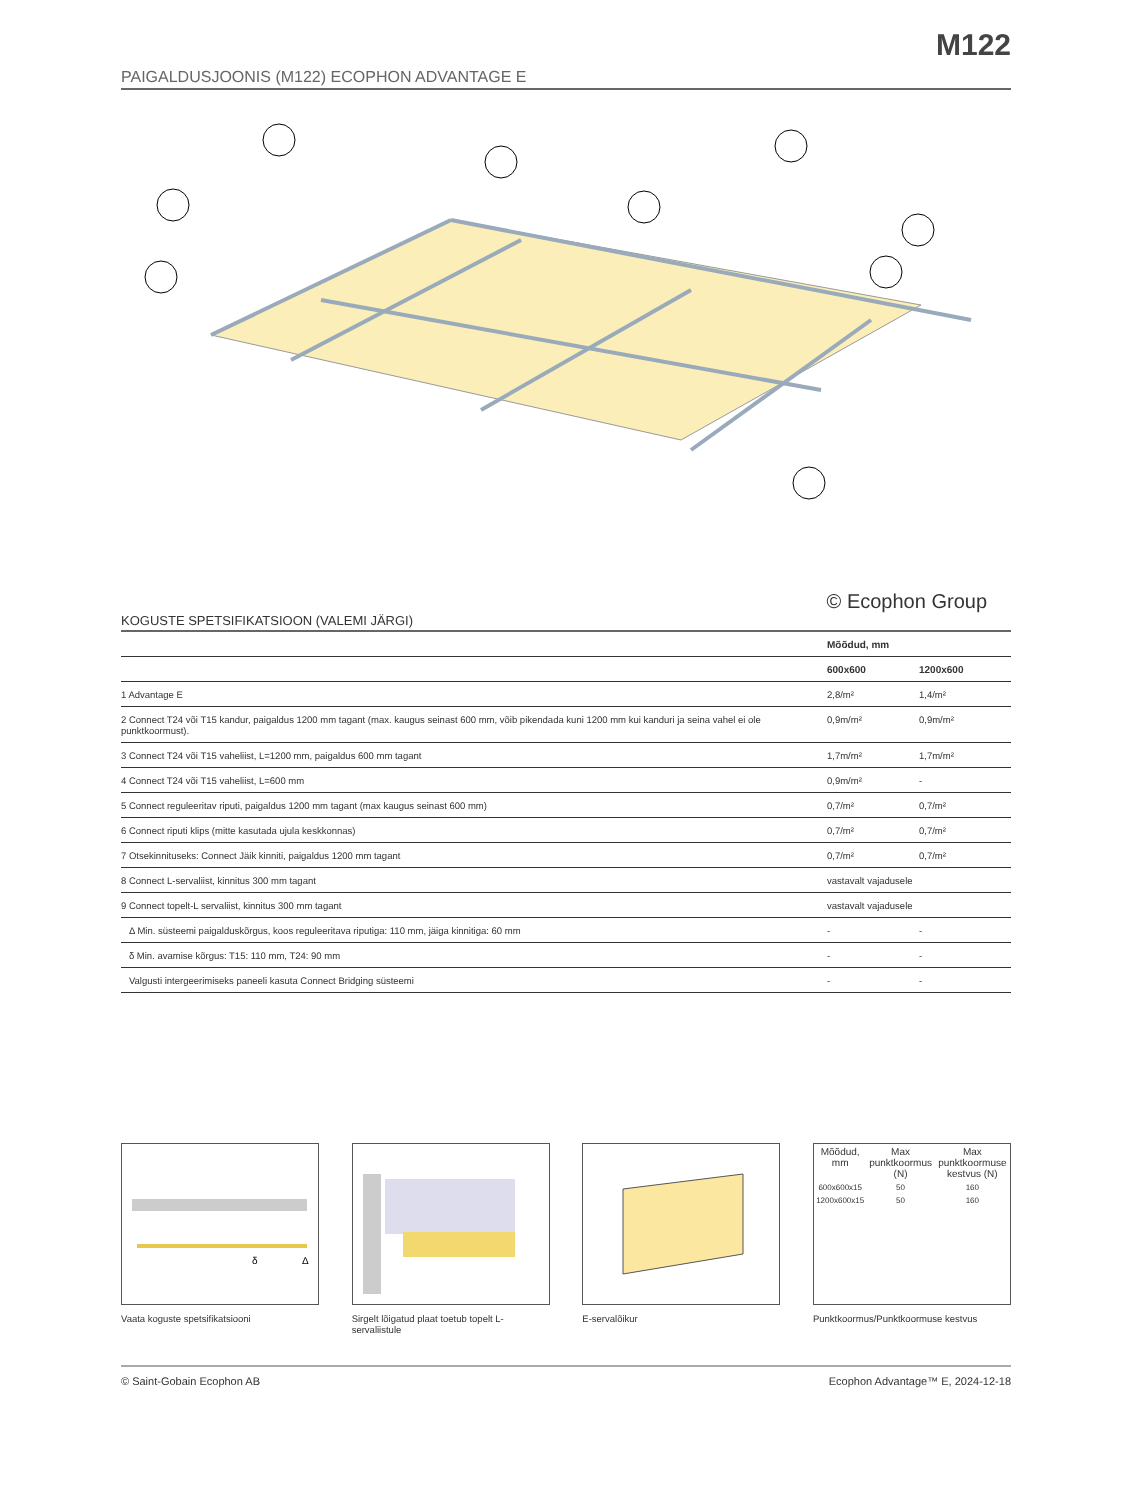M122
PAIGALDUSJOONIS (M122) ECOPHON ADVANTAGE E
© Ecophon Group
KOGUSTE SPETSIFIKATSIOON (VALEMI JÄRGI)
| | Mõõdud, mm | |
| --- | --- | --- |
| | 600x600 | 1200x600 |
| 1 Advantage E | 2,8/m² | 1,4/m² |
| 2 Connect T24 või T15 kandur, paigaldus 1200 mm tagant (max. kaugus seinast 600 mm, võib pikendada kuni 1200 mm kui kanduri ja seina vahel ei ole punktkoormust). | 0,9m/m² | 0,9m/m² |
| 3 Connect T24 või T15 vaheliist, L=1200 mm, paigaldus 600 mm tagant | 1,7m/m² | 1,7m/m² |
| 4 Connect T24 või T15 vaheliist, L=600 mm | 0,9m/m² | - |
| 5 Connect reguleeritav riputi, paigaldus 1200 mm tagant (max kaugus seinast 600 mm) | 0,7/m² | 0,7/m² |
| 6 Connect riputi klips (mitte kasutada ujula keskkonnas) | 0,7/m² | 0,7/m² |
| 7 Otsekinnituseks: Connect Jäik kinniti, paigaldus 1200 mm tagant | 0,7/m² | 0,7/m² |
| 8 Connect L-servaliist, kinnitus 300 mm tagant | vastavalt vajadusele | |
| 9 Connect topelt-L servaliist, kinnitus 300 mm tagant | vastavalt vajadusele | |
| Δ Min. süsteemi paigalduskõrgus, koos reguleeritava riputiga: 110 mm, jäiga kinnitiga: 60 mm | - | - |
| δ Min. avamise kõrgus: T15: 110 mm, T24: 90 mm | - | - |
| Valgusti intergeerimiseks paneeli kasuta Connect Bridging süsteemi | - | - |
δ
Δ
Vaata koguste spetsifikatsiooni
Sirgelt lõigatud plaat toetub topelt L-servaliistule
E-servalõikur
| Mõõdud, mm | Max punktkoormus (N) | Max punktkoormuse kestvus (N) |
| --- | --- | --- |
| 600x600x15 | 50 | 160 |
| 1200x600x15 | 50 | 160 |
Punktkoormus/Punktkoormuse kestvus
© Saint-Gobain Ecophon AB Ecophon Advantage™ E, 2024-12-18